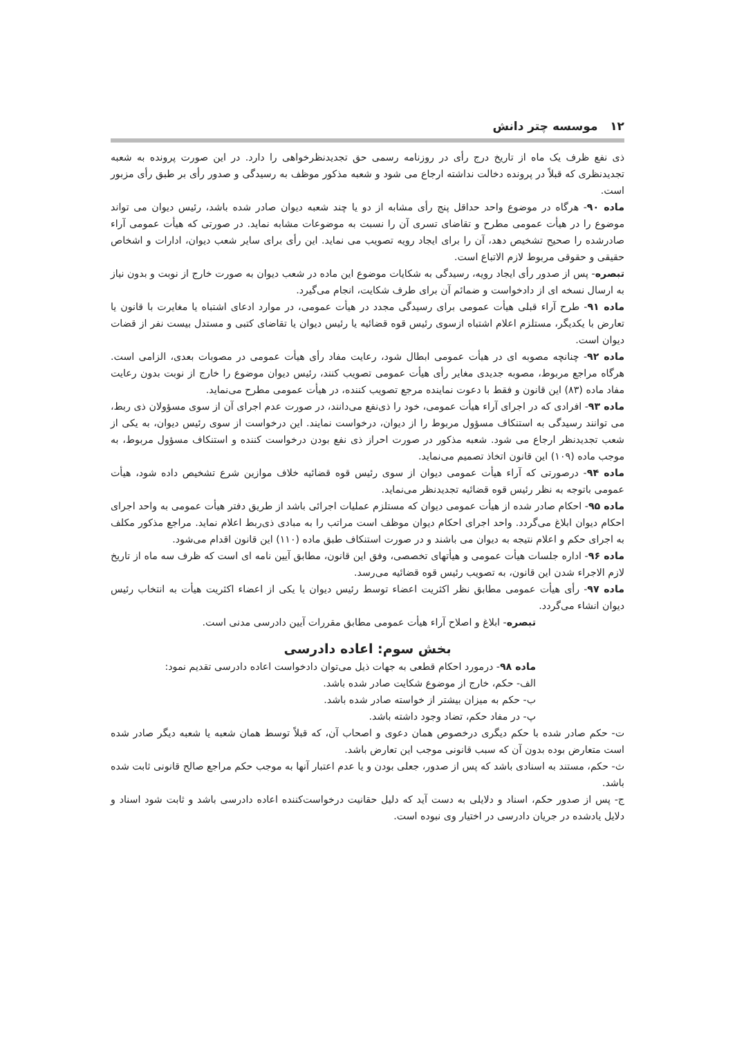۱۲ موسسه چتر دانش
ذی نفع ظرف یک ماه از تاریخ درج رأی در روزنامه رسمی حق تجدیدنظرخواهی را دارد. در این صورت پرونده به شعبه تجدیدنظری که قبلاً در پرونده دخالت نداشته ارجاع می شود و شعبه مذکور موظف به رسیدگی و صدور رأی بر طبق رأی مزبور است.
ماده ۹۰- هرگاه در موضوع واحد حداقل پنج رأی مشابه از دو یا چند شعبه دیوان صادر شده باشد، رئیس دیوان می تواند موضوع را در هیأت عمومی مطرح و تقاضای تسری آن را نسبت به موضوعات مشابه نماید. در صورتی که هیأت عمومی آراء صادرشده را صحیح تشخیص دهد، آن را برای ایجاد رویه تصویب می نماید. این رأی برای سایر شعب دیوان، ادارات و اشخاص حقیقی و حقوقی مربوط لازم الاتباع است.
تبصره- پس از صدور رأی ایجاد رویه، رسیدگی به شکایات موضوع این ماده در شعب دیوان به صورت خارج از نوبت و بدون نیاز به ارسال نسخه ای از دادخواست و ضمائم آن برای طرف شکایت، انجام می‌گیرد.
ماده ۹۱- طرح آراء قبلی هیأت عمومی برای رسیدگی مجدد در هیأت عمومی، در موارد ادعای اشتباه یا مغایرت با قانون یا تعارض با یکدیگر، مستلزم اعلام اشتباه ازسوی رئیس قوه قضائیه یا رئیس دیوان یا تقاضای کتبی و مستدل بیست نفر از قضات دیوان است.
ماده ۹۲- چنانچه مصوبه ای در هیأت عمومی ابطال شود، رعایت مفاد رأی هیأت عمومی در مصوبات بعدی، الزامی است. هرگاه مراجع مربوط، مصوبه جدیدی مغایر رأی هیأت عمومی تصویب کنند، رئیس دیوان موضوع را خارج از نوبت بدون رعایت مفاد ماده (۸۳) این قانون و فقط با دعوت نماینده مرجع تصویب کننده، در هیأت عمومی مطرح می‌نماید.
ماده ۹۳- افرادی که در اجرای آراء هیأت عمومی، خود را ذی‌نفع می‌دانند، در صورت عدم اجرای آن از سوی مسؤولان ذی ربط، می توانند رسیدگی به استنکاف مسؤول مربوط را از دیوان، درخواست نمایند. این درخواست از سوی رئیس دیوان، به یکی از شعب تجدیدنظر ارجاع می شود. شعبه مذکور در صورت احراز ذی نفع بودن درخواست کننده و استنکاف مسؤول مربوط، به موجب ماده (۱۰۹) این قانون اتخاذ تصمیم می‌نماید.
ماده ۹۴- درصورتی که آراء هیأت عمومی دیوان از سوی رئیس قوه قضائیه خلاف موازین شرع تشخیص داده شود، هیأت عمومی باتوجه به نظر رئیس قوه قضائیه تجدیدنظر می‌نماید.
ماده ۹۵- احکام صادر شده از هیأت عمومی دیوان که مستلزم عملیات اجرائی باشد از طریق دفتر هیأت عمومی به واحد اجرای احکام دیوان ابلاغ می‌گردد. واحد اجرای احکام دیوان موظف است مراتب را به مبادی ذی‌ربط اعلام نماید. مراجع مذکور مکلف به اجرای حکم و اعلام نتیجه به دیوان می باشند و در صورت استنکاف طبق ماده (۱۱۰) این قانون اقدام می‌شود.
ماده ۹۶- اداره جلسات هیأت عمومی و هیأتهای تخصصی، وفق این قانون، مطابق آیین نامه ای است که ظرف سه ماه از تاریخ لازم الاجراء شدن این قانون، به تصویب رئیس قوه قضائیه می‌رسد.
ماده ۹۷- رأی هیأت عمومی مطابق نظر اکثریت اعضاء توسط رئیس دیوان یا یکی از اعضاء اکثریت هیأت به انتخاب رئیس دیوان انشاء می‌گردد.
تبصره- ابلاغ و اصلاح آراء هیأت عمومی مطابق مقررات آیین دادرسی مدنی است.
بخش سوم: اعاده دادرسی
ماده ۹۸- درمورد احکام قطعی به جهات ذیل می‌توان دادخواست اعاده دادرسی تقدیم نمود:
الف- حکم، خارج از موضوع شکایت صادر شده باشد.
ب- حکم به میزان بیشتر از خواسته صادر شده باشد.
پ- در مفاد حکم، تضاد وجود داشته باشد.
ت- حکم صادر شده با حکم دیگری درخصوص همان دعوی و اصحاب آن، که قبلاً توسط همان شعبه یا شعبه دیگر صادر شده است متعارض بوده بدون آن که سبب قانونی موجب این تعارض باشد.
ث- حکم، مستند به اسنادی باشد که پس از صدور، جعلی بودن و یا عدم اعتبار آنها به موجب حکم مراجع صالح قانونی ثابت شده باشد.
ج- پس از صدور حکم، اسناد و دلایلی به دست آید که دلیل حقانیت درخواست‌کننده اعاده دادرسی باشد و ثابت شود اسناد و دلایل یادشده در جریان دادرسی در اختیار وی نبوده است.